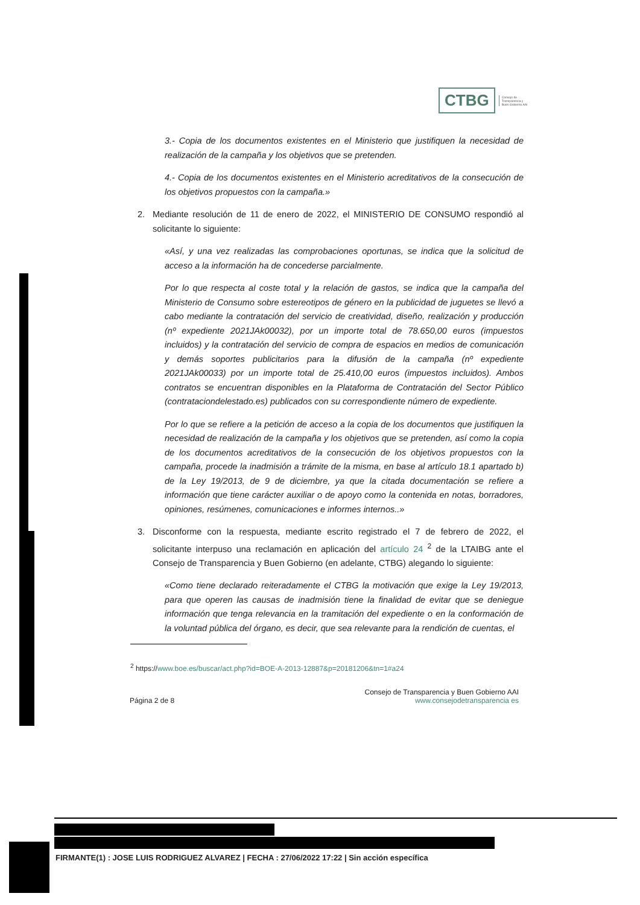CTBG
Consejo de
Transparencia y
Buen Gobierno AAI
3.- Copia de los documentos existentes en el Ministerio que justifiquen la necesidad de realización de la campaña y los objetivos que se pretenden.
4.- Copia de los documentos existentes en el Ministerio acreditativos de la consecución de los objetivos propuestos con la campaña.»
2. Mediante resolución de 11 de enero de 2022, el MINISTERIO DE CONSUMO respondió al solicitante lo siguiente:
«Así, y una vez realizadas las comprobaciones oportunas, se indica que la solicitud de acceso a la información ha de concederse parcialmente.
Por lo que respecta al coste total y la relación de gastos, se indica que la campaña del Ministerio de Consumo sobre estereotipos de género en la publicidad de juguetes se llevó a cabo mediante la contratación del servicio de creatividad, diseño, realización y producción (nº expediente 2021JAk00032), por un importe total de 78.650,00 euros (impuestos incluidos) y la contratación del servicio de compra de espacios en medios de comunicación y demás soportes publicitarios para la difusión de la campaña (nº expediente 2021JAk00033) por un importe total de 25.410,00 euros (impuestos incluidos). Ambos contratos se encuentran disponibles en la Plataforma de Contratación del Sector Público (contrataciondelestado.es) publicados con su correspondiente número de expediente.
Por lo que se refiere a la petición de acceso a la copia de los documentos que justifiquen la necesidad de realización de la campaña y los objetivos que se pretenden, así como la copia de los documentos acreditativos de la consecución de los objetivos propuestos con la campaña, procede la inadmisión a trámite de la misma, en base al artículo 18.1 apartado b) de la Ley 19/2013, de 9 de diciembre, ya que la citada documentación se refiere a información que tiene carácter auxiliar o de apoyo como la contenida en notas, borradores, opiniones, resúmenes, comunicaciones e informes internos..»
3. Disconforme con la respuesta, mediante escrito registrado el 7 de febrero de 2022, el solicitante interpuso una reclamación en aplicación del artículo 24 <sup>2</sup> de la LTAIBG ante el Consejo de Transparencia y Buen Gobierno (en adelante, CTBG) alegando lo siguiente:
«Como tiene declarado reiteradamente el CTBG la motivación que exige la Ley 19/2013, para que operen las causas de inadmisión tiene la finalidad de evitar que se deniegue información que tenga relevancia en la tramitación del expediente o en la conformación de la voluntad pública del órgano, es decir, que sea relevante para la rendición de cuentas, el
<sup>2</sup> https://www.boe.es/buscar/act.php?id=BOE-A-2013-12887&p=20181206&tn=1#a24
Página 2 de 8 Consejo de Transparencia y Buen Gobierno AAI
www.consejodetransparencia es
FIRMANTE(1) : JOSE LUIS RODRIGUEZ ALVAREZ | FECHA : 27/06/2022 17:22 | Sin acción específica